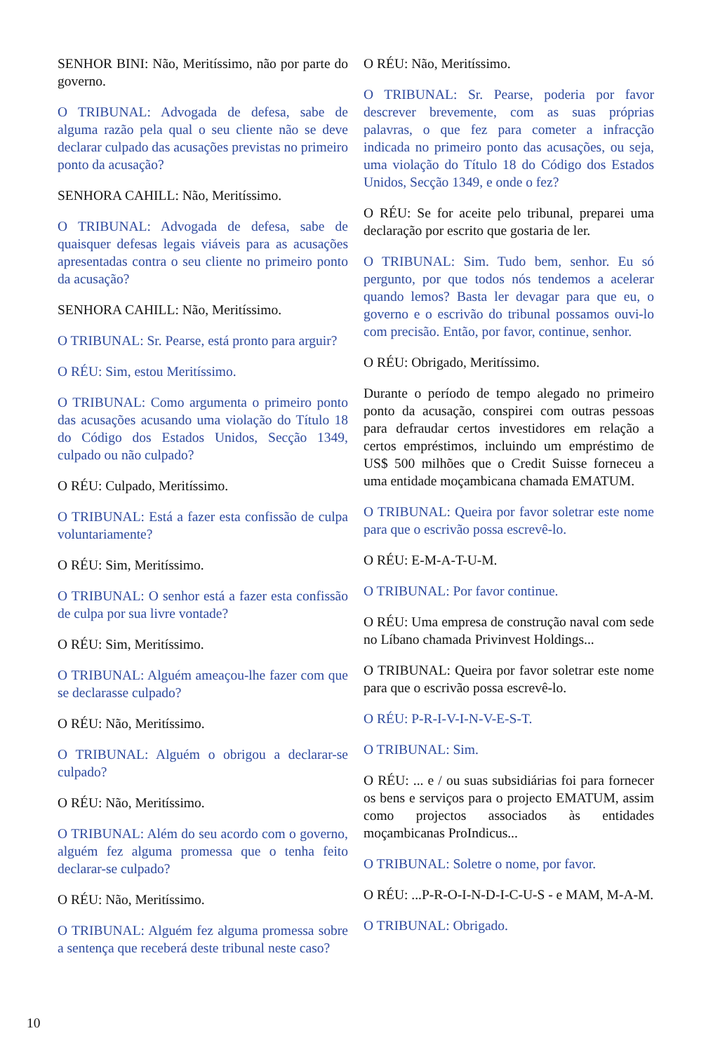SENHOR BINI: Não, Meritíssimo, não por parte do governo.
O TRIBUNAL: Advogada de defesa, sabe de alguma razão pela qual o seu cliente não se deve declarar culpado das acusações previstas no primeiro ponto da acusação?
SENHORA CAHILL: Não, Meritíssimo.
O TRIBUNAL: Advogada de defesa, sabe de quaisquer defesas legais viáveis para as acusações apresentadas contra o seu cliente no primeiro ponto da acusação?
SENHORA CAHILL: Não, Meritíssimo.
O TRIBUNAL: Sr. Pearse, está pronto para arguir?
O RÉU: Sim, estou Meritíssimo.
O TRIBUNAL: Como argumenta o primeiro ponto das acusações acusando uma violação do Título 18 do Código dos Estados Unidos, Secção 1349, culpado ou não culpado?
O RÉU: Culpado, Meritíssimo.
O TRIBUNAL: Está a fazer esta confissão de culpa voluntariamente?
O RÉU: Sim, Meritíssimo.
O TRIBUNAL: O senhor está a fazer esta confissão de culpa por sua livre vontade?
O RÉU: Sim, Meritíssimo.
O TRIBUNAL: Alguém ameaçou-lhe fazer com que se declarasse culpado?
O RÉU: Não, Meritíssimo.
O TRIBUNAL: Alguém o obrigou a declarar-se culpado?
O RÉU: Não, Meritíssimo.
O TRIBUNAL: Além do seu acordo com o governo, alguém fez alguma promessa que o tenha feito declarar-se culpado?
O RÉU: Não, Meritíssimo.
O TRIBUNAL: Alguém fez alguma promessa sobre a sentença que receberá deste tribunal neste caso?
O RÉU: Não, Meritíssimo.
O TRIBUNAL: Sr. Pearse, poderia por favor descrever brevemente, com as suas próprias palavras, o que fez para cometer a infracção indicada no primeiro ponto das acusações, ou seja, uma violação do Título 18 do Código dos Estados Unidos, Secção 1349, e onde o fez?
O RÉU: Se for aceite pelo tribunal, preparei uma declaração por escrito que gostaria de ler.
O TRIBUNAL: Sim. Tudo bem, senhor. Eu só pergunto, por que todos nós tendemos a acelerar quando lemos? Basta ler devagar para que eu, o governo e o escrivão do tribunal possamos ouvi-lo com precisão. Então, por favor, continue, senhor.
O RÉU: Obrigado, Meritíssimo.
Durante o período de tempo alegado no primeiro ponto da acusação, conspirei com outras pessoas para defraudar certos investidores em relação a certos empréstimos, incluindo um empréstimo de US$ 500 milhões que o Credit Suisse forneceu a uma entidade moçambicana chamada EMATUM.
O TRIBUNAL: Queira por favor soletrar este nome para que o escrivão possa escrevê-lo.
O RÉU: E-M-A-T-U-M.
O TRIBUNAL: Por favor continue.
O RÉU: Uma empresa de construção naval com sede no Líbano chamada Privinvest Holdings...
O TRIBUNAL: Queira por favor soletrar este nome para que o escrivão possa escrevê-lo.
O RÉU: P-R-I-V-I-N-V-E-S-T.
O TRIBUNAL: Sim.
O RÉU: ... e / ou suas subsidiárias foi para fornecer os bens e serviços para o projecto EMATUM, assim como projectos associados às entidades moçambicanas ProIndicus...
O TRIBUNAL: Soletre o nome, por favor.
O RÉU: ...P-R-O-I-N-D-I-C-U-S - e MAM, M-A-M.
O TRIBUNAL: Obrigado.
10